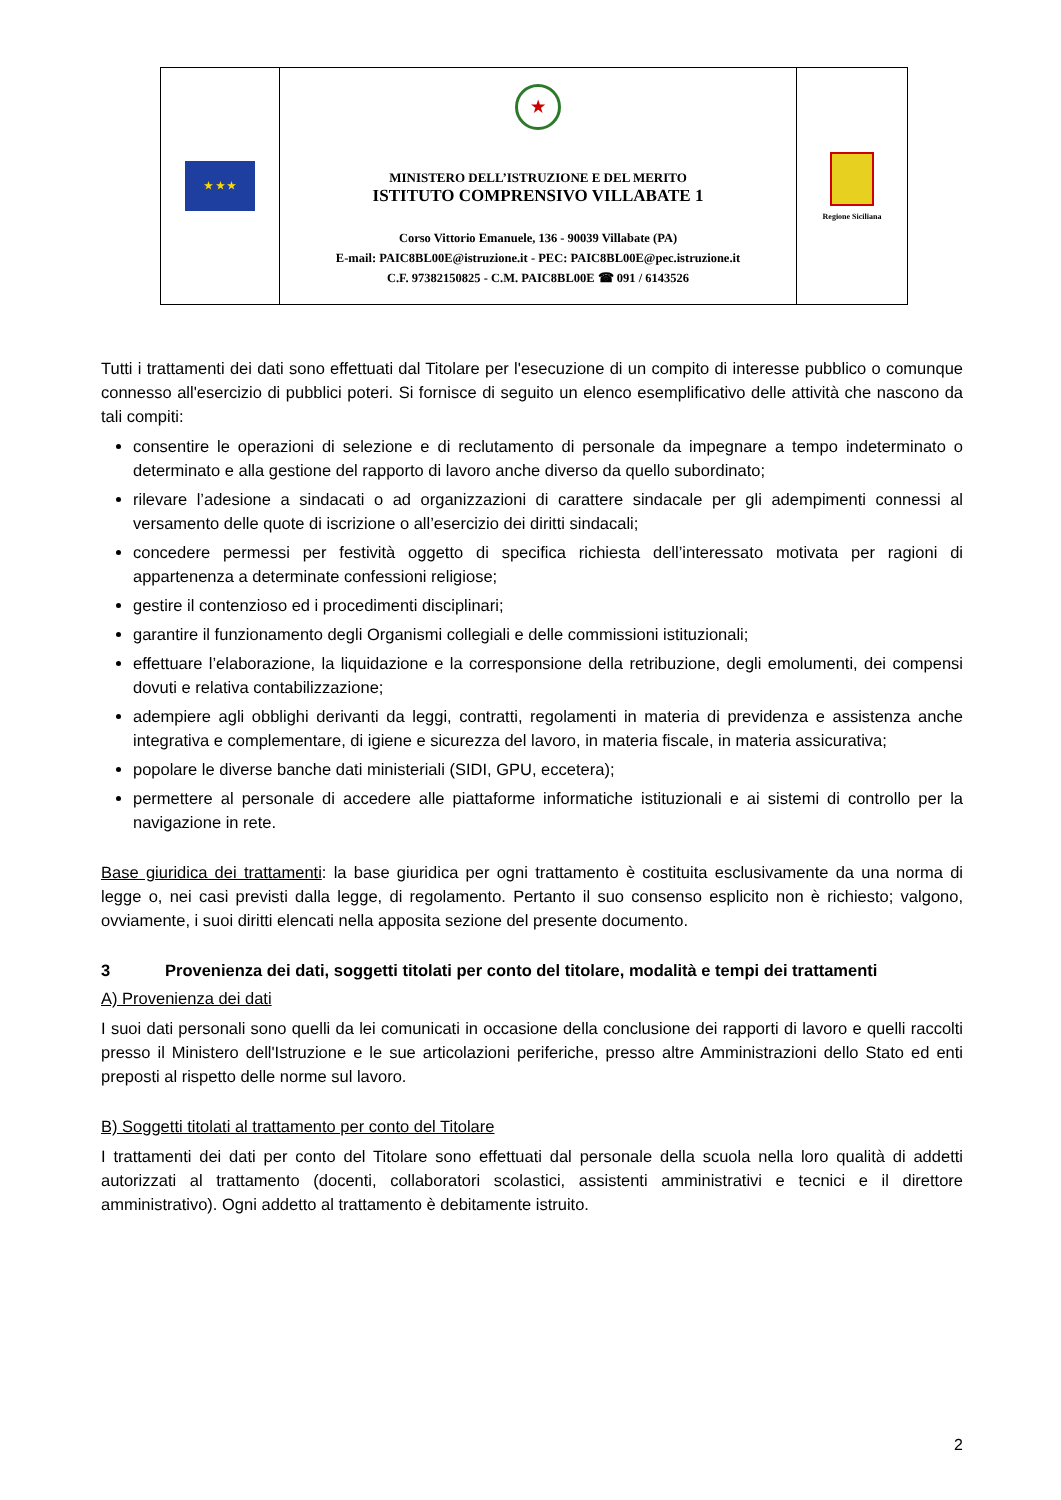| ★ ★ ★ | ★ MINISTERO DELL’ISTRUZIONE E DEL MERITO ISTITUTO COMPRENSIVO VILLABATE 1 Corso Vittorio Emanuele, 136 - 90039 Villabate (PA) E-mail: PAIC8BL00E@istruzione.it - PEC: PAIC8BL00E@pec.istruzione.it C.F. 97382150825 - C.M. PAIC8BL00E ☎ 091 / 6143526 | Regione Siciliana |
Tutti i trattamenti dei dati sono effettuati dal Titolare per l'esecuzione di un compito di interesse pubblico o comunque connesso all'esercizio di pubblici poteri. Si fornisce di seguito un elenco esemplificativo delle attività che nascono da tali compiti:
consentire le operazioni di selezione e di reclutamento di personale da impegnare a tempo indeterminato o determinato e alla gestione del rapporto di lavoro anche diverso da quello subordinato;
rilevare l’adesione a sindacati o ad organizzazioni di carattere sindacale per gli adempimenti connessi al versamento delle quote di iscrizione o all’esercizio dei diritti sindacali;
concedere permessi per festività oggetto di specifica richiesta dell’interessato motivata per ragioni di appartenenza a determinate confessioni religiose;
gestire il contenzioso ed i procedimenti disciplinari;
garantire il funzionamento degli Organismi collegiali e delle commissioni istituzionali;
effettuare l’elaborazione, la liquidazione e la corresponsione della retribuzione, degli emolumenti, dei compensi dovuti e relativa contabilizzazione;
adempiere agli obblighi derivanti da leggi, contratti, regolamenti in materia di previdenza e assistenza anche integrativa e complementare, di igiene e sicurezza del lavoro, in materia fiscale, in materia assicurativa;
popolare le diverse banche dati ministeriali (SIDI, GPU, eccetera);
permettere al personale di accedere alle piattaforme informatiche istituzionali e ai sistemi di controllo per la navigazione in rete.
Base giuridica dei trattamenti: la base giuridica per ogni trattamento è costituita esclusivamente da una norma di legge o, nei casi previsti dalla legge, di regolamento. Pertanto il suo consenso esplicito non è richiesto; valgono, ovviamente, i suoi diritti elencati nella apposita sezione del presente documento.
3 Provenienza dei dati, soggetti titolati per conto del titolare, modalità e tempi dei trattamenti
A) Provenienza dei dati
I suoi dati personali sono quelli da lei comunicati in occasione della conclusione dei rapporti di lavoro e quelli raccolti presso il Ministero dell'Istruzione e le sue articolazioni periferiche, presso altre Amministrazioni dello Stato ed enti preposti al rispetto delle norme sul lavoro.
B) Soggetti titolati al trattamento per conto del Titolare
I trattamenti dei dati per conto del Titolare sono effettuati dal personale della scuola nella loro qualità di addetti autorizzati al trattamento (docenti, collaboratori scolastici, assistenti amministrativi e tecnici e il direttore amministrativo). Ogni addetto al trattamento è debitamente istruito.
2